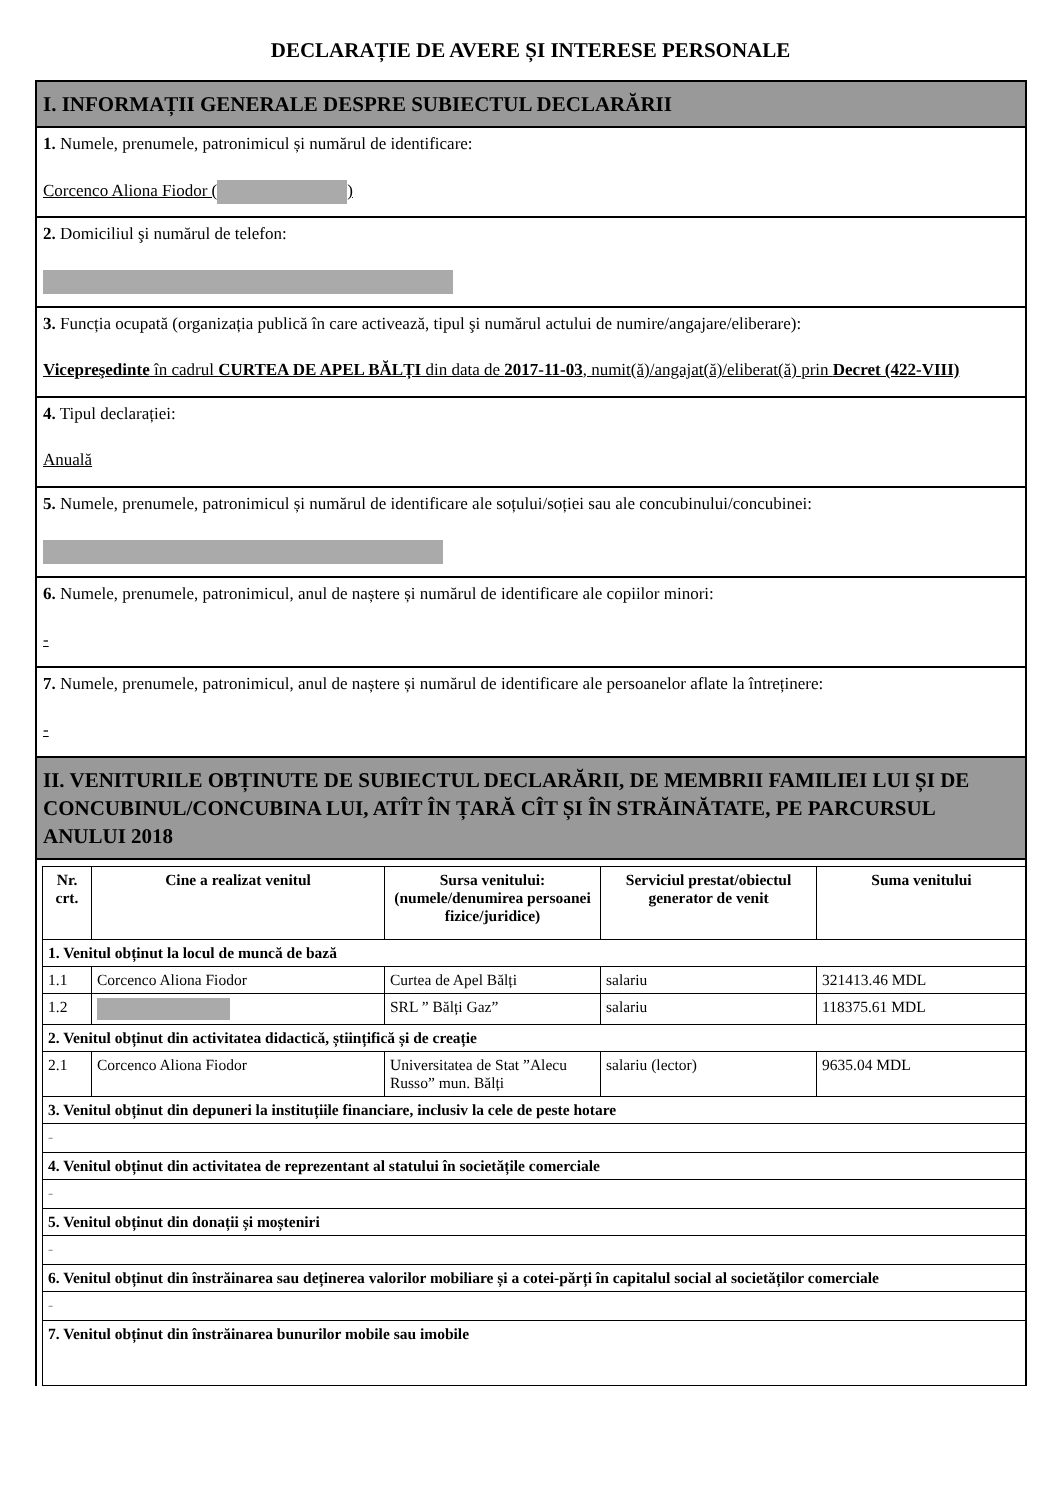DECLARAȚIE DE AVERE ȘI INTERESE PERSONALE
I. INFORMAȚII GENERALE DESPRE SUBIECTUL DECLARĂRII
1. Numele, prenumele, patronimicul și numărul de identificare:
Corcenco Aliona Fiodor ( )
2. Domiciliul şi numărul de telefon:
3. Funcția ocupată (organizația publică în care activează, tipul şi numărul actului de numire/angajare/eliberare):
Vicepreşedinte în cadrul CURTEA DE APEL BĂLȚI din data de 2017-11-03, numit(ă)/angajat(ă)/eliberat(ă) prin Decret (422-VIII)
4. Tipul declarației:
Anuală
5. Numele, prenumele, patronimicul și numărul de identificare ale soțului/soției sau ale concubinului/concubinei:
6. Numele, prenumele, patronimicul, anul de naștere și numărul de identificare ale copiilor minori:
-
7. Numele, prenumele, patronimicul, anul de naștere și numărul de identificare ale persoanelor aflate la întreținere:
-
II. VENITURILE OBȚINUTE DE SUBIECTUL DECLARĂRII, DE MEMBRII FAMILIEI LUI ȘI DE CONCUBINUL/CONCUBINA LUI, ATÎT ÎN ȚARĂ CÎT ȘI ÎN STRĂINĂTATE, PE PARCURSUL ANULUI 2018
| Nr. crt. | Cine a realizat venitul | Sursa venitului: (numele/denumirea persoanei fizice/juridice) | Serviciul prestat/obiectul generator de venit | Suma venitului |
| --- | --- | --- | --- | --- |
| 1. Venitul obținut la locul de muncă de bază | | | | |
| 1.1 | Corcenco Aliona Fiodor | Curtea de Apel Bălți | salariu | 321413.46 MDL |
| 1.2 | | SRL ” Bălți Gaz” | salariu | 118375.61 MDL |
| 2. Venitul obținut din activitatea didactică, științifică și de creație | | | | |
| 2.1 | Corcenco Aliona Fiodor | Universitatea de Stat ”Alecu Russo” mun. Bălți | salariu (lector) | 9635.04 MDL |
| 3. Venitul obținut din depuneri la instituțiile financiare, inclusiv la cele de peste hotare | | | | |
| - | | | | |
| 4. Venitul obținut din activitatea de reprezentant al statului în societățile comerciale | | | | |
| - | | | | |
| 5. Venitul obținut din donații și moșteniri | | | | |
| - | | | | |
| 6. Venitul obținut din înstrăinarea sau deținerea valorilor mobiliare și a cotei-părți în capitalul social al societăților comerciale | | | | |
| - | | | | |
| 7. Venitul obținut din înstrăinarea bunurilor mobile sau imobile | | | | |